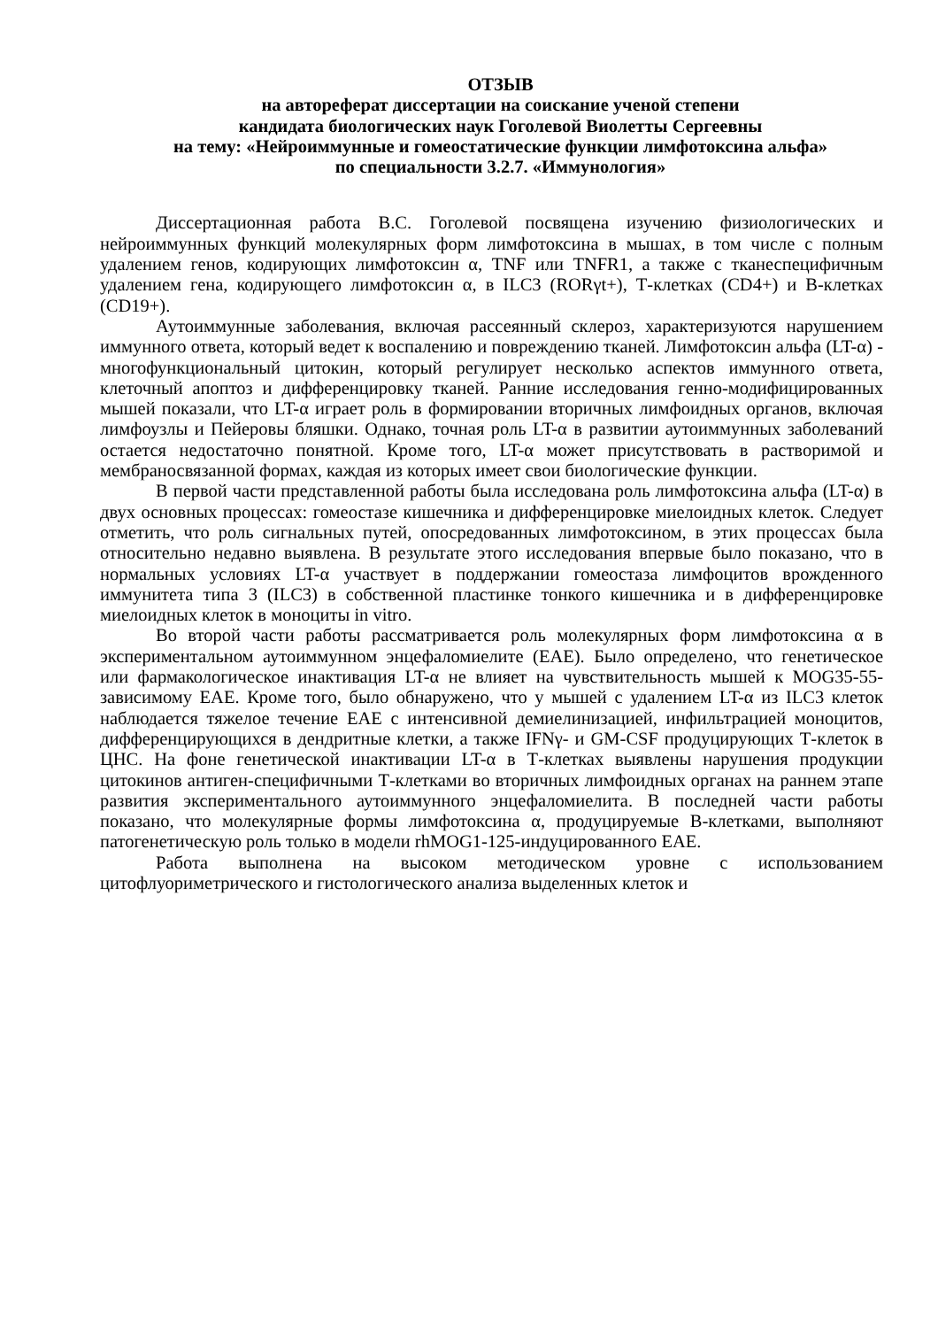ОТЗЫВ
на автореферат диссертации на соискание ученой степени
кандидата биологических наук Гоголевой Виолетты Сергеевны
на тему: «Нейроиммунные и гомеостатические функции лимфотоксина альфа»
по специальности 3.2.7. «Иммунология»
Диссертационная работа В.С. Гоголевой посвящена изучению физиологических и нейроиммунных функций молекулярных форм лимфотоксина в мышах, в том числе с полным удалением генов, кодирующих лимфотоксин α, TNF или TNFR1, а также с тканеспецифичным удалением гена, кодирующего лимфотоксин α, в ILC3 (RORγt+), Т-клетках (CD4+) и В-клетках (CD19+).
Аутоиммунные заболевания, включая рассеянный склероз, характеризуются нарушением иммунного ответа, который ведет к воспалению и повреждению тканей. Лимфотоксин альфа (LT-α) - многофункциональный цитокин, который регулирует несколько аспектов иммунного ответа, клеточный апоптоз и дифференцировку тканей. Ранние исследования генно-модифицированных мышей показали, что LT-α играет роль в формировании вторичных лимфоидных органов, включая лимфоузлы и Пейеровы бляшки. Однако, точная роль LT-α в развитии аутоиммунных заболеваний остается недостаточно понятной. Кроме того, LT-α может присутствовать в растворимой и мембраносвязанной формах, каждая из которых имеет свои биологические функции.
В первой части представленной работы была исследована роль лимфотоксина альфа (LT-α) в двух основных процессах: гомеостазе кишечника и дифференцировке миелоидных клеток. Следует отметить, что роль сигнальных путей, опосредованных лимфотоксином, в этих процессах была относительно недавно выявлена. В результате этого исследования впервые было показано, что в нормальных условиях LT-α участвует в поддержании гомеостаза лимфоцитов врожденного иммунитета типа 3 (ILC3) в собственной пластинке тонкого кишечника и в дифференцировке миелоидных клеток в моноциты in vitro.
Во второй части работы рассматривается роль молекулярных форм лимфотоксина α в экспериментальном аутоиммунном энцефаломиелите (EAE). Было определено, что генетическое или фармакологическое инактивация LT-α не влияет на чувствительность мышей к MOG35-55-зависимому EAE. Кроме того, было обнаружено, что у мышей с удалением LT-α из ILC3 клеток наблюдается тяжелое течение EAE с интенсивной демиелинизацией, инфильтрацией моноцитов, дифференцирующихся в дендритные клетки, а также IFNγ- и GM-CSF продуцирующих Т-клеток в ЦНС. На фоне генетической инактивации LT-α в Т-клетках выявлены нарушения продукции цитокинов антиген-специфичными Т-клетками во вторичных лимфоидных органах на раннем этапе развития экспериментального аутоиммунного энцефаломиелита. В последней части работы показано, что молекулярные формы лимфотоксина α, продуцируемые В-клетками, выполняют патогенетическую роль только в модели rhMOG1-125-индуцированного EAE.
Работа выполнена на высоком методическом уровне с использованием цитофлуориметрического и гистологического анализа выделенных клеток и